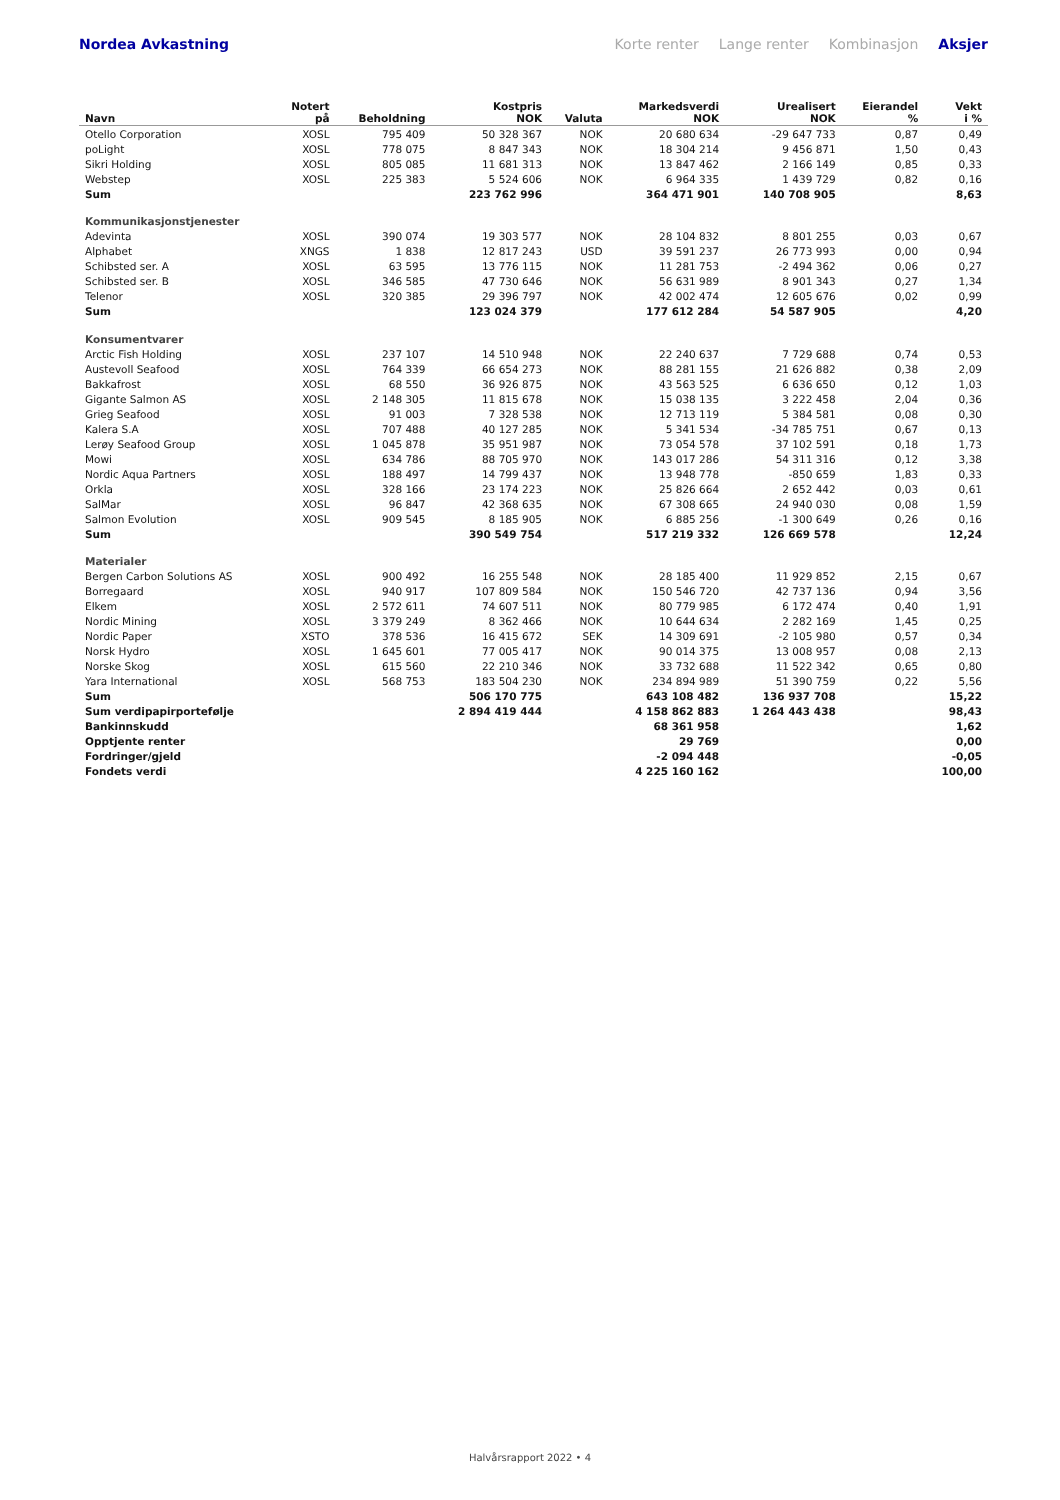Nordea Avkastning Korte renter Lange renter Kombinasjon Aksjer
| Navn | Notert på | Beholdning | Kostpris NOK | Valuta | Markedsverdi NOK | Urealisert NOK | Eierandel % | Vekt i % |
| --- | --- | --- | --- | --- | --- | --- | --- | --- |
| Otello Corporation | XOSL | 795 409 | 50 328 367 | NOK | 20 680 634 | -29 647 733 | 0,87 | 0,49 |
| poLight | XOSL | 778 075 | 8 847 343 | NOK | 18 304 214 | 9 456 871 | 1,50 | 0,43 |
| Sikri Holding | XOSL | 805 085 | 11 681 313 | NOK | 13 847 462 | 2 166 149 | 0,85 | 0,33 |
| Webstep | XOSL | 225 383 | 5 524 606 | NOK | 6 964 335 | 1 439 729 | 0,82 | 0,16 |
| Sum | | | 223 762 996 | | 364 471 901 | 140 708 905 | | 8,63 |
| Kommunikasjonstjenester | | | | | | | | |
| Adevinta | XOSL | 390 074 | 19 303 577 | NOK | 28 104 832 | 8 801 255 | 0,03 | 0,67 |
| Alphabet | XNGS | 1 838 | 12 817 243 | USD | 39 591 237 | 26 773 993 | 0,00 | 0,94 |
| Schibsted ser. A | XOSL | 63 595 | 13 776 115 | NOK | 11 281 753 | -2 494 362 | 0,06 | 0,27 |
| Schibsted ser. B | XOSL | 346 585 | 47 730 646 | NOK | 56 631 989 | 8 901 343 | 0,27 | 1,34 |
| Telenor | XOSL | 320 385 | 29 396 797 | NOK | 42 002 474 | 12 605 676 | 0,02 | 0,99 |
| Sum | | | 123 024 379 | | 177 612 284 | 54 587 905 | | 4,20 |
| Konsumentvarer | | | | | | | | |
| Arctic Fish Holding | XOSL | 237 107 | 14 510 948 | NOK | 22 240 637 | 7 729 688 | 0,74 | 0,53 |
| Austevoll Seafood | XOSL | 764 339 | 66 654 273 | NOK | 88 281 155 | 21 626 882 | 0,38 | 2,09 |
| Bakkafrost | XOSL | 68 550 | 36 926 875 | NOK | 43 563 525 | 6 636 650 | 0,12 | 1,03 |
| Gigante Salmon AS | XOSL | 2 148 305 | 11 815 678 | NOK | 15 038 135 | 3 222 458 | 2,04 | 0,36 |
| Grieg Seafood | XOSL | 91 003 | 7 328 538 | NOK | 12 713 119 | 5 384 581 | 0,08 | 0,30 |
| Kalera S.A | XOSL | 707 488 | 40 127 285 | NOK | 5 341 534 | -34 785 751 | 0,67 | 0,13 |
| Lerøy Seafood Group | XOSL | 1 045 878 | 35 951 987 | NOK | 73 054 578 | 37 102 591 | 0,18 | 1,73 |
| Mowi | XOSL | 634 786 | 88 705 970 | NOK | 143 017 286 | 54 311 316 | 0,12 | 3,38 |
| Nordic Aqua Partners | XOSL | 188 497 | 14 799 437 | NOK | 13 948 778 | -850 659 | 1,83 | 0,33 |
| Orkla | XOSL | 328 166 | 23 174 223 | NOK | 25 826 664 | 2 652 442 | 0,03 | 0,61 |
| SalMar | XOSL | 96 847 | 42 368 635 | NOK | 67 308 665 | 24 940 030 | 0,08 | 1,59 |
| Salmon Evolution | XOSL | 909 545 | 8 185 905 | NOK | 6 885 256 | -1 300 649 | 0,26 | 0,16 |
| Sum | | | 390 549 754 | | 517 219 332 | 126 669 578 | | 12,24 |
| Materialer | | | | | | | | |
| Bergen Carbon Solutions AS | XOSL | 900 492 | 16 255 548 | NOK | 28 185 400 | 11 929 852 | 2,15 | 0,67 |
| Borregaard | XOSL | 940 917 | 107 809 584 | NOK | 150 546 720 | 42 737 136 | 0,94 | 3,56 |
| Elkem | XOSL | 2 572 611 | 74 607 511 | NOK | 80 779 985 | 6 172 474 | 0,40 | 1,91 |
| Nordic Mining | XOSL | 3 379 249 | 8 362 466 | NOK | 10 644 634 | 2 282 169 | 1,45 | 0,25 |
| Nordic Paper | XSTO | 378 536 | 16 415 672 | SEK | 14 309 691 | -2 105 980 | 0,57 | 0,34 |
| Norsk Hydro | XOSL | 1 645 601 | 77 005 417 | NOK | 90 014 375 | 13 008 957 | 0,08 | 2,13 |
| Norske Skog | XOSL | 615 560 | 22 210 346 | NOK | 33 732 688 | 11 522 342 | 0,65 | 0,80 |
| Yara International | XOSL | 568 753 | 183 504 230 | NOK | 234 894 989 | 51 390 759 | 0,22 | 5,56 |
| Sum | | | 506 170 775 | | 643 108 482 | 136 937 708 | | 15,22 |
| Sum verdipapirportefølje | | | 2 894 419 444 | | 4 158 862 883 | 1 264 443 438 | | 98,43 |
| Bankinnskudd | | | | | 68 361 958 | | | 1,62 |
| Opptjente renter | | | | | 29 769 | | | 0,00 |
| Fordringer/gjeld | | | | | -2 094 448 | | | -0,05 |
| Fondets verdi | | | | | 4 225 160 162 | | | 100,00 |
Halvårsrapport 2022 • 4